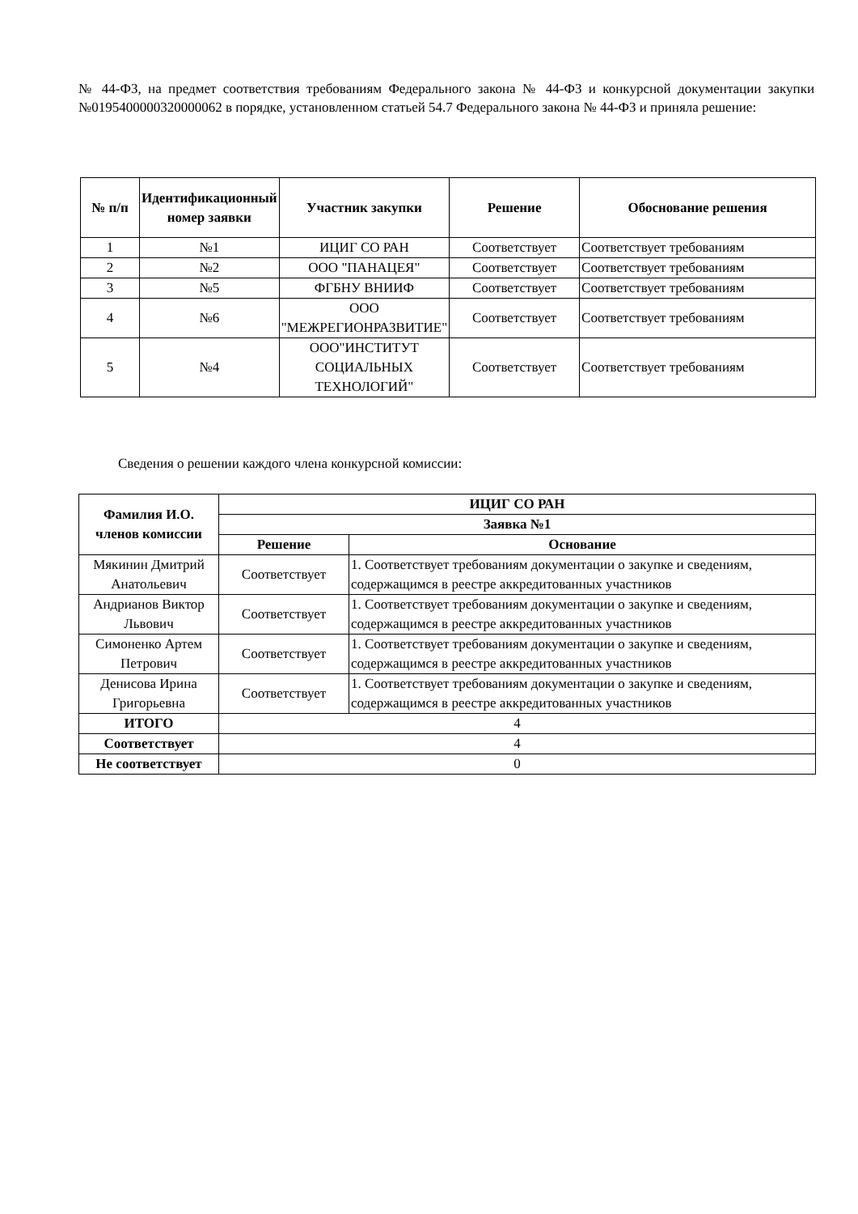№ 44-ФЗ, на предмет соответствия требованиям Федерального закона № 44-ФЗ и конкурсной документации закупки №0195400000320000062 в порядке, установленном статьей 54.7 Федерального закона № 44-ФЗ и приняла решение:
| № п/п | Идентификационный номер заявки | Участник закупки | Решение | Обоснование решения |
| --- | --- | --- | --- | --- |
| 1 | №1 | ИЦИГ СО РАН | Соответствует | Соответствует требованиям |
| 2 | №2 | ООО "ПАНАЦЕЯ" | Соответствует | Соответствует требованиям |
| 3 | №5 | ФГБНУ ВНИИФ | Соответствует | Соответствует требованиям |
| 4 | №6 | ООО "МЕЖРЕГИОНРАЗВИТИЕ" | Соответствует | Соответствует требованиям |
| 5 | №4 | ООО"ИНСТИТУТ СОЦИАЛЬНЫХ ТЕХНОЛОГИЙ" | Соответствует | Соответствует требованиям |
Сведения о решении каждого члена конкурсной комиссии:
| Фамилия И.О. членов комиссии | ИЦИГ СО РАН | |
| --- | --- | --- |
| | Заявка №1 | |
| | Решение | Основание |
| Мякинин Дмитрий Анатольевич | Соответствует | 1. Соответствует требованиям документации о закупке и сведениям, содержащимся в реестре аккредитованных участников |
| Андрианов Виктор Львович | Соответствует | 1. Соответствует требованиям документации о закупке и сведениям, содержащимся в реестре аккредитованных участников |
| Симоненко Артем Петрович | Соответствует | 1. Соответствует требованиям документации о закупке и сведениям, содержащимся в реестре аккредитованных участников |
| Денисова Ирина Григорьевна | Соответствует | 1. Соответствует требованиям документации о закупке и сведениям, содержащимся в реестре аккредитованных участников |
| ИТОГО | 4 | |
| Соответствует | 4 | |
| Не соответствует | 0 | |